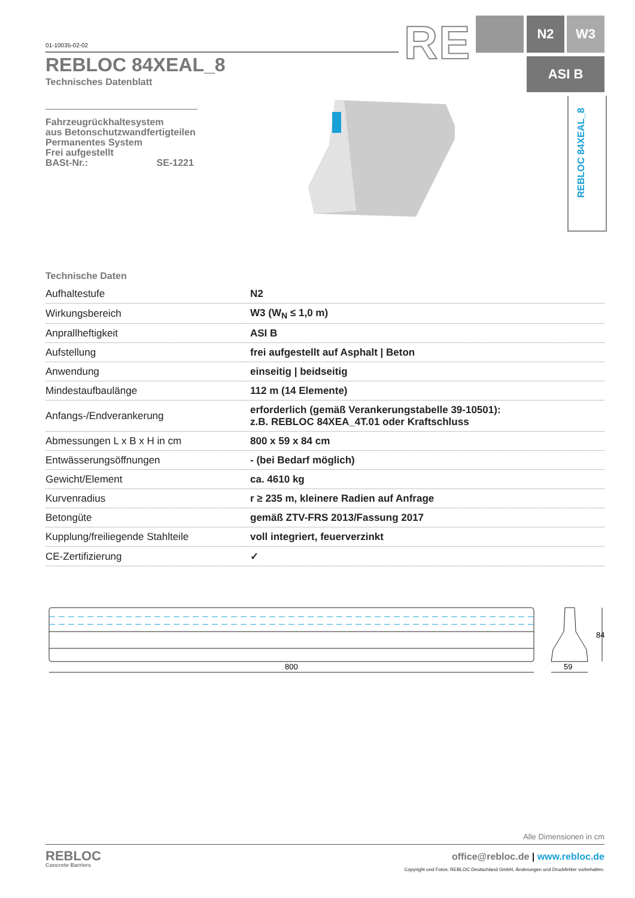01-10035-02-02
REBLOC 84XEAL_8
Technisches Datenblatt
Fahrzeugrückhaltesystem
aus Betonschutzwandfertigteilen
Permanentes System
Frei aufgestellt
BASt-Nr.: SE-1221
RE N2 W3
ASI B
REBLOC 84XEAL_8
Technische Daten
| Aufhaltestufe | N2 |
| Wirkungsbereich | W3 (W<sub>N</sub> ≤ 1,0 m) |
| Anprallheftigkeit | ASI B |
| Aufstellung | frei aufgestellt auf Asphalt / Beton |
| Anwendung | einseitig / beidseitig |
| Mindestaufbaulänge | 112 m (14 Elemente) |
| Anfangs-/Endverankerung | erforderlich (gemäß Verankerungstabelle 39-10501): z.B. REBLOC 84XEA_4T.01 oder Kraftschluss |
| Abmessungen L x B x H in cm | 800 x 59 x 84 cm |
| Entwässerungsöffnungen | - (bei Bedarf möglich) |
| Gewicht/Element | ca. 4610 kg |
| Kurvenradius | r ≥ 235 m, kleinere Radien auf Anfrage |
| Betongüte | gemäß ZTV-FRS 2013/Fassung 2017 |
| Kupplung/freiliegende Stahlteile | voll integriert, feuerverzinkt |
| CE-Zertifizierung | ✓ |
800
59
84
Alle Dimensionen in cm
REBLOC
Concrete Barriers
office@rebloc.de | www.rebloc.de
Copyright und Fotos: REBLOC Deutschland GmbH, Änderungen und Druckfehler vorbehalten.